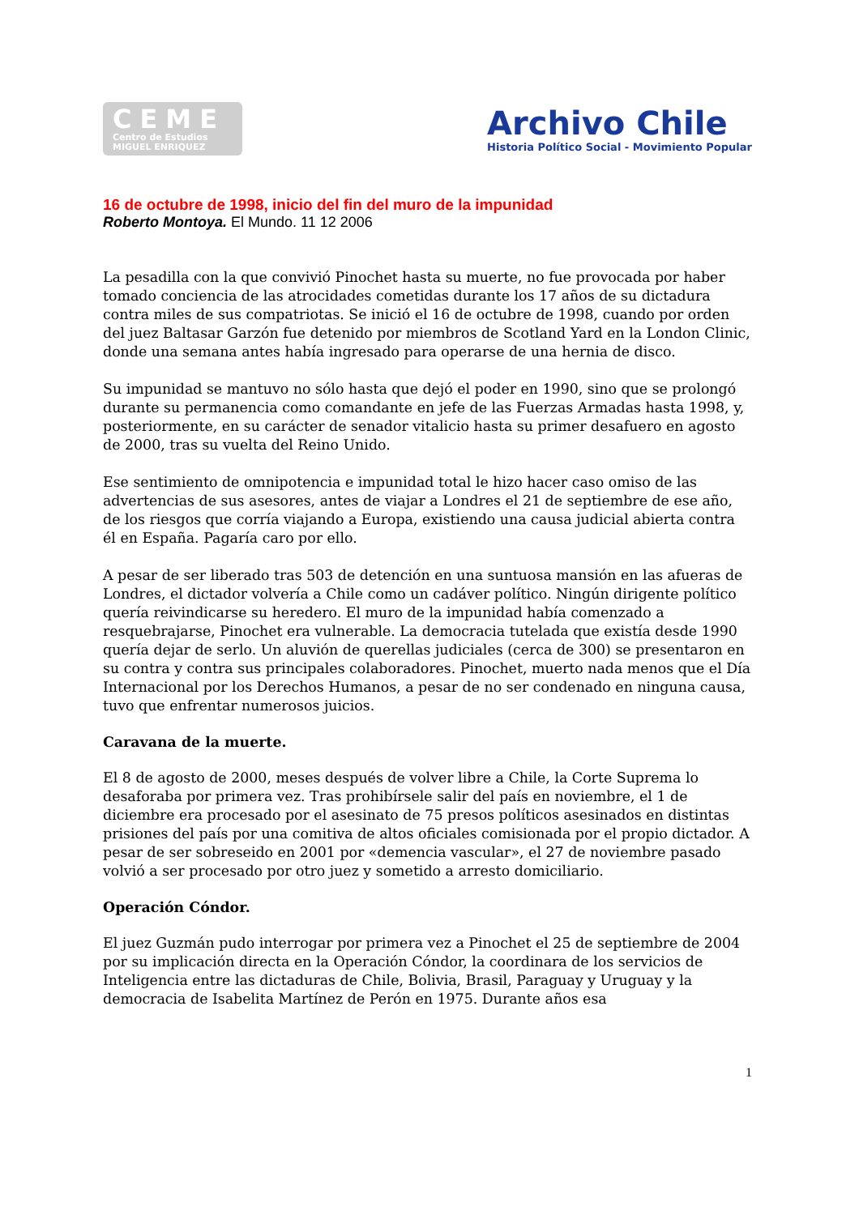CEME
Centro de Estudios
MIGUEL ENRIQUEZ
Archivo Chile
Historia Político Social - Movimiento Popular
16 de octubre de 1998, inicio del fin del muro de la impunidad
Roberto Montoya. El Mundo. 11 12 2006
La pesadilla con la que convivió Pinochet hasta su muerte, no fue provocada por haber tomado conciencia de las atrocidades cometidas durante los 17 años de su dictadura contra miles de sus compatriotas. Se inició el 16 de octubre de 1998, cuando por orden del juez Baltasar Garzón fue detenido por miembros de Scotland Yard en la London Clinic, donde una semana antes había ingresado para operarse de una hernia de disco.
Su impunidad se mantuvo no sólo hasta que dejó el poder en 1990, sino que se prolongó durante su permanencia como comandante en jefe de las Fuerzas Armadas hasta 1998, y, posteriormente, en su carácter de senador vitalicio hasta su primer desafuero en agosto de 2000, tras su vuelta del Reino Unido.
Ese sentimiento de omnipotencia e impunidad total le hizo hacer caso omiso de las advertencias de sus asesores, antes de viajar a Londres el 21 de septiembre de ese año, de los riesgos que corría viajando a Europa, existiendo una causa judicial abierta contra él en España. Pagaría caro por ello.
A pesar de ser liberado tras 503 de detención en una suntuosa mansión en las afueras de Londres, el dictador volvería a Chile como un cadáver político. Ningún dirigente político quería reivindicarse su heredero. El muro de la impunidad había comenzado a resquebrajarse, Pinochet era vulnerable. La democracia tutelada que existía desde 1990 quería dejar de serlo. Un aluvión de querellas judiciales (cerca de 300) se presentaron en su contra y contra sus principales colaboradores. Pinochet, muerto nada menos que el Día Internacional por los Derechos Humanos, a pesar de no ser condenado en ninguna causa, tuvo que enfrentar numerosos juicios.
Caravana de la muerte.
El 8 de agosto de 2000, meses después de volver libre a Chile, la Corte Suprema lo desaforaba por primera vez. Tras prohibírsele salir del país en noviembre, el 1 de diciembre era procesado por el asesinato de 75 presos políticos asesinados en distintas prisiones del país por una comitiva de altos oficiales comisionada por el propio dictador. A pesar de ser sobreseido en 2001 por «demencia vascular», el 27 de noviembre pasado volvió a ser procesado por otro juez y sometido a arresto domiciliario.
Operación Cóndor.
El juez Guzmán pudo interrogar por primera vez a Pinochet el 25 de septiembre de 2004 por su implicación directa en la Operación Cóndor, la coordinara de los servicios de Inteligencia entre las dictaduras de Chile, Bolivia, Brasil, Paraguay y Uruguay y la democracia de Isabelita Martínez de Perón en 1975. Durante años esa
1